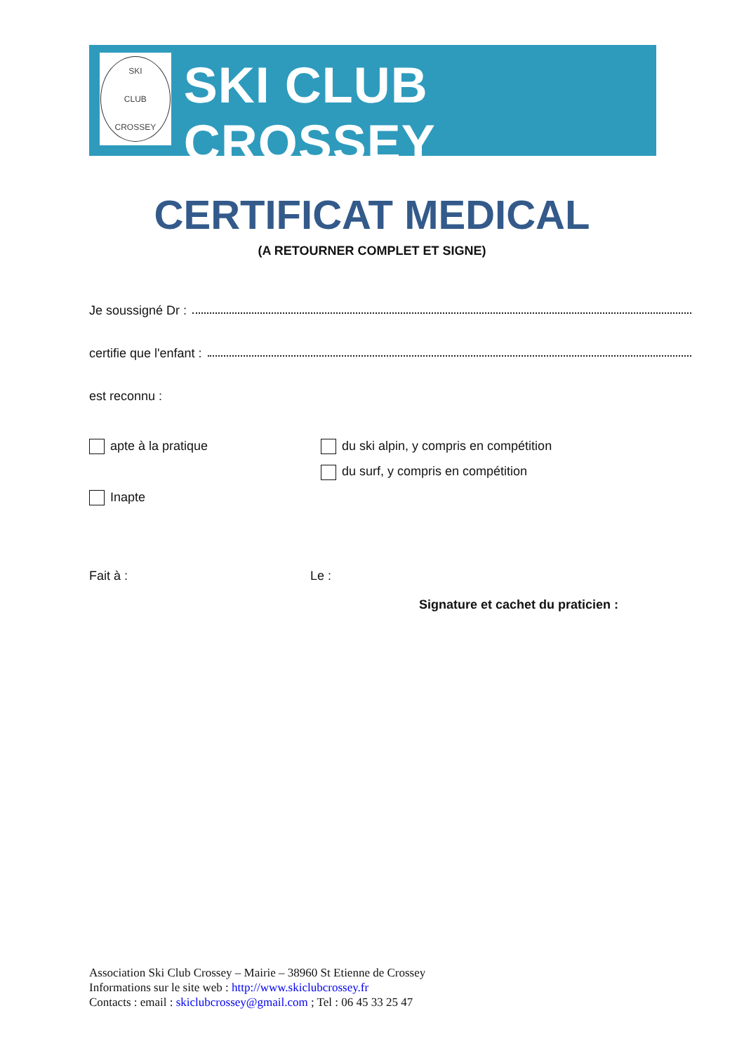SKI
CLUB
CROSSEY
SKI CLUB CROSSEY
CERTIFICAT MEDICAL
(A RETOURNER COMPLET ET SIGNE)
Je soussigné Dr :
certifie que l'enfant :
est reconnu :
apte à la pratique du ski alpin, y compris en compétition
du surf, y compris en compétition
Inapte
Fait à : Le :
Signature et cachet du praticien :
Association Ski Club Crossey – Mairie – 38960 St Etienne de Crossey
Informations sur le site web : http://www.skiclubcrossey.fr
Contacts : email : skiclubcrossey@gmail.com ; Tel : 06 45 33 25 47